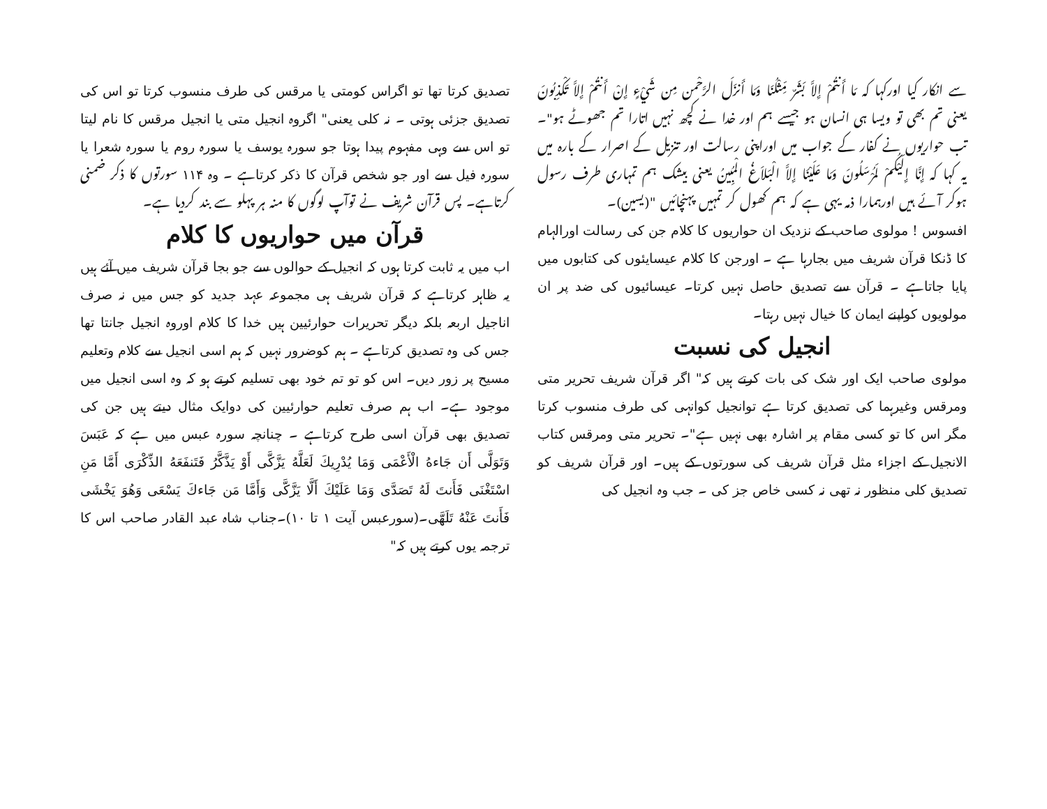سے انکار کیا اورکہا کہ مَا أَنتُمْ إِلاَّ بَشَرٌ مِّثْلُنَا وَمَا أَنزَلَ الرَّحْمن مِن شَيْءٍ إِنْ أَنتُمْ إِلاَّ تَكْذِبُونَ یعنی تم بھی تو ویسا ہی انسان ہو جیسے ہم اور خدا نے کچھ نہیں اتارا تم جھوٹے ہو"۔ تب حواریوں نے کفار کے جواب میں اوراپنی رسالت اور تنزیل کے اصرار کے بارہ میں یہ کہا کہ إِنَّا إِلَيْكُمْ لَمُرْسَلُونَ وَمَا عَلَيْنَا إِلاَّ الْبَلاَغُ الْمُبِينُ یعنی بیشک ہم تمہاری طرف رسول ہوکر آئے ہیں اورہمارا ذمہ یہی ہے کہ ہم کھول کر تمہیں پہنچائیں "(یسین)۔
افسوس ! مولوی صاحب کے نزدیک ان حواریوں کا کلام جن کی رسالت اورالہام کا ڈنکا قرآن شریف میں بجارہا ہے ۔ اورجن کا کلام عیسایئوں کی کتابوں میں پایا جاتاہے ۔ قرآن سے تصدیق حاصل نہیں کرتا۔ عیسائیوں کی ضد پر ان مولویوں کواپنے ایمان کا خیال نہیں رہتا۔
انجیل کی نسبت
مولوی صاحب ایک اور شک کی بات کرتے ہیں کہ" اگر قرآن شریف تحریر متی ومرقس وغیرہما کی تصدیق کرتا ہے توانجیل کوانہی کی طرف منسوب کرتا مگر اس کا تو کسی مقام پر اشارہ بھی نہیں ہے"۔ تحریر متی ومرقس کتاب الانجیل کے اجزاء مثل قرآن شریف کی سورتوں کے ہیں۔ اور قرآن شریف کو تصدیق کلی منظور نہ تھی نہ کسی خاص جز کی ۔ جب وہ انجیل کی
تصدیق کرتا تھا تو اگراس کومتی یا مرقس کی طرف منسوب کرتا تو اس کی تصدیق جزئی ہوتی ۔ نہ کلی یعنی" اگروہ انجیل متی یا انجیل مرقس کا نام لیتا تو اس سے وہی مفہوم پیدا ہوتا جو سورہ یوسف یا سورہ روم یا سورہ شعرا یا سورہ فیل سے اور جو شخص قرآن کا ذکر کرتاہے ۔ وہ ۱۱۴ سورتوں کا ذکر ضمنی کرتاہے۔ پس قرآن شریف نے توآپ لوگوں کا منہ ہر پہلو سے بند کردیا ہے۔
قرآن میں حواریوں کا کلام
اب میں یہ ثابت کرتا ہوں کہ انجیل کے حوالوں سے جو بجا قرآن شریف میں آئے ہیں یہ ظاہر کرتاہے کہ قرآن شریف ہی مجموعہ عہد جدید کو جس میں نہ صرف اناجیل اربعہ بلکہ دیگر تحریرات حوارئیین ہیں خدا کا کلام اوروہ انجیل جانتا تھا جس کی وہ تصدیق کرتاہے ۔ ہم کوضرور نہیں کہ ہم اسی انجیل سے کلام وتعلیم مسیح پر زور دیں۔ اس کو تو تم خود بھی تسلیم کرتے ہو کہ وہ اسی انجیل میں موجود ہے۔ اب ہم صرف تعلیم حوارئیین کی دوایک مثال دیتے ہیں جن کی تصدیق بھی قرآن اسی طرح کرتاہے ۔ چنانچہ سورہ عبس میں ہے کہ عَبَسَ وَتَوَلَّى أَن جَاءهُ الْأَعْمَى وَمَا يُدْرِيكَ لَعَلَّهُ يَزَّكَّى أَوْ يَذَّكَّرُ فَتَنفَعَهُ الذِّكْرَى أَمَّا مَنِ اسْتَغْنَى فَأَنتَ لَهُ تَصَدَّى وَمَا عَلَيْكَ أَلَّا يَزَّكَّى وَأَمَّا مَن جَاءكَ يَسْعَى وَهُوَ يَخْشَى فَأَنتَ عَنْهُ تَلَهَّى۔(سورعبس آیت ۱ تا ۱۰)۔جناب شاہ عبد القادر صاحب اس کا ترجمہ یوں کرتے ہیں کہ"